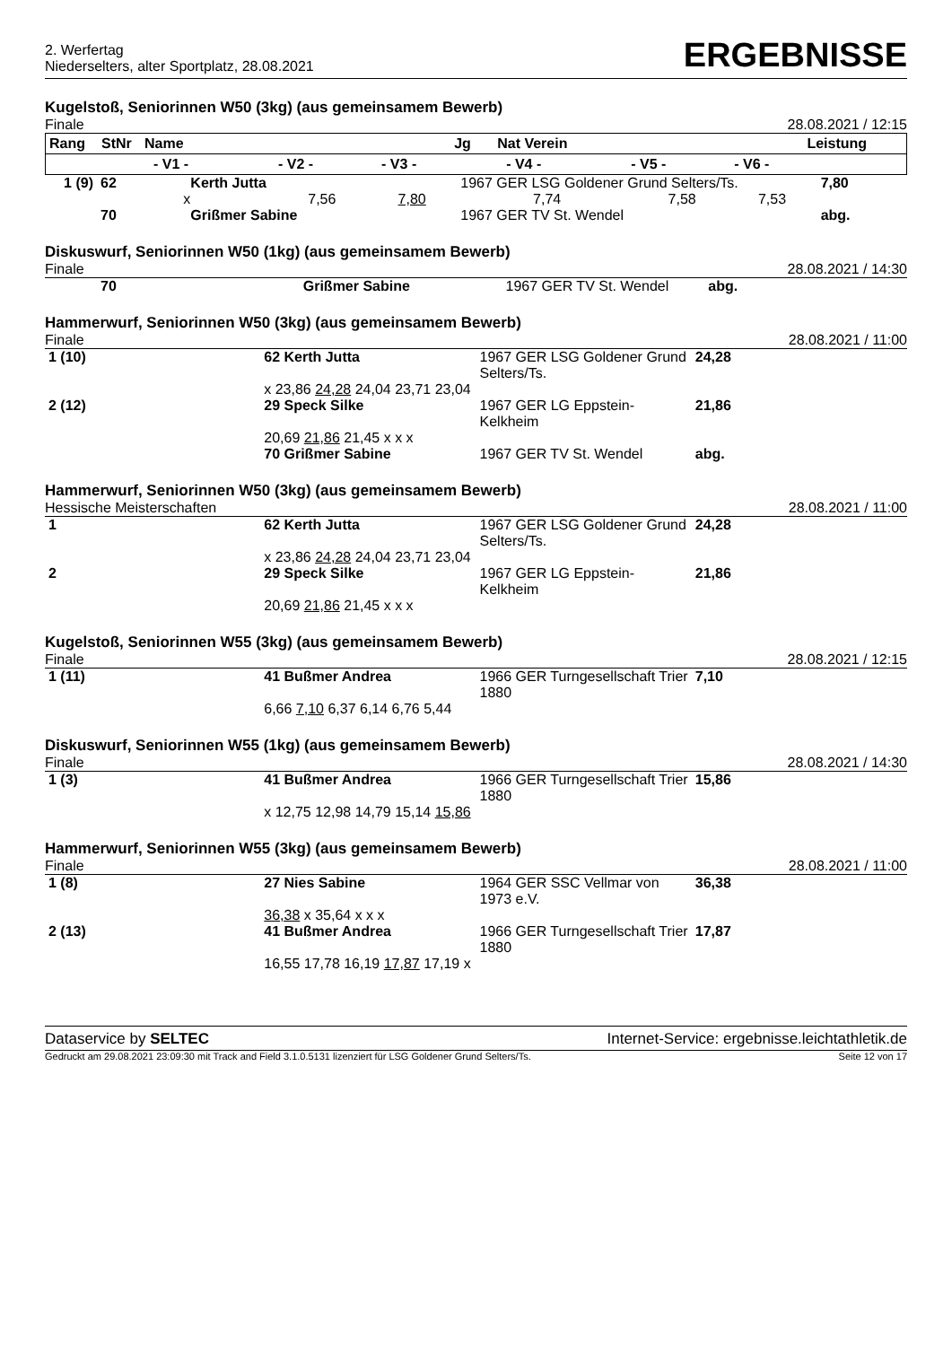2. Werfertag
Niederselters, alter Sportplatz, 28.08.2021
ERGEBNISSE
Kugelstoß, Seniorinnen W50 (3kg) (aus gemeinsamem Bewerb)
Finale 28.08.2021 / 12:15
| Rang | StNr | Name | | | Jg | Nat Verein | | | Leistung |
| --- | --- | --- | --- | --- | --- | --- | --- | --- | --- |
| | - V1 - | | - V2 - | - V3 - | - V4 - | | - V5 - | - V6 - | |
| 1 (9) | 62 | Kerth Jutta | | | 1967 GER LSG Goldener Grund Selters/Ts. | | | 7,80 |
| | x | | 7,56 | 7,80 | 7,74 | 7,58 | 7,53 | |
| | 70 | Grißmer Sabine | | | 1967 GER TV St. Wendel | | | abg. |
Diskuswurf, Seniorinnen W50 (1kg) (aus gemeinsamem Bewerb)
Finale 28.08.2021 / 14:30
| | 70 | Grißmer Sabine | 1967 GER TV St. Wendel | abg. |
Hammerwurf, Seniorinnen W50 (3kg) (aus gemeinsamem Bewerb)
Finale 28.08.2021 / 11:00
| 1 (10) | 62 Kerth Jutta | 1967 GER LSG Goldener Grund Selters/Ts. | 24,28 |
| | x 23,86 24,28 24,04 23,71 23,04 | | |
| 2 (12) | 29 Speck Silke | 1967 GER LG Eppstein-Kelkheim | 21,86 |
| | 20,69 21,86 21,45 x x x | | |
| | 70 Grißmer Sabine | 1967 GER TV St. Wendel | abg. |
Hammerwurf, Seniorinnen W50 (3kg) (aus gemeinsamem Bewerb)
Hessische Meisterschaften 28.08.2021 / 11:00
| 1 | 62 Kerth Jutta | 1967 GER LSG Goldener Grund Selters/Ts. | 24,28 |
| | x 23,86 24,28 24,04 23,71 23,04 | | |
| 2 | 29 Speck Silke | 1967 GER LG Eppstein-Kelkheim | 21,86 |
| | 20,69 21,86 21,45 x x x | | |
Kugelstoß, Seniorinnen W55 (3kg) (aus gemeinsamem Bewerb)
Finale 28.08.2021 / 12:15
| 1 (11) | 41 Bußmer Andrea | 1966 GER Turngesellschaft Trier 1880 | 7,10 |
| | 6,66 7,10 6,37 6,14 6,76 5,44 | | |
Diskuswurf, Seniorinnen W55 (1kg) (aus gemeinsamem Bewerb)
Finale 28.08.2021 / 14:30
| 1 (3) | 41 Bußmer Andrea | 1966 GER Turngesellschaft Trier 1880 | 15,86 |
| | x 12,75 12,98 14,79 15,14 15,86 | | |
Hammerwurf, Seniorinnen W55 (3kg) (aus gemeinsamem Bewerb)
Finale 28.08.2021 / 11:00
| 1 (8) | 27 Nies Sabine | 1964 GER SSC Vellmar von 1973 e.V. | 36,38 |
| | 36,38 x 35,64 x x x | | |
| 2 (13) | 41 Bußmer Andrea | 1966 GER Turngesellschaft Trier 1880 | 17,87 |
| | 16,55 17,78 16,19 17,87 17,19 x | | |
Dataservice by SELTEC Internet-Service: ergebnisse.leichtathletik.de
Gedruckt am 29.08.2021 23:09:30 mit Track and Field 3.1.0.5131 lizenziert für LSG Goldener Grund Selters/Ts. Seite 12 von 17